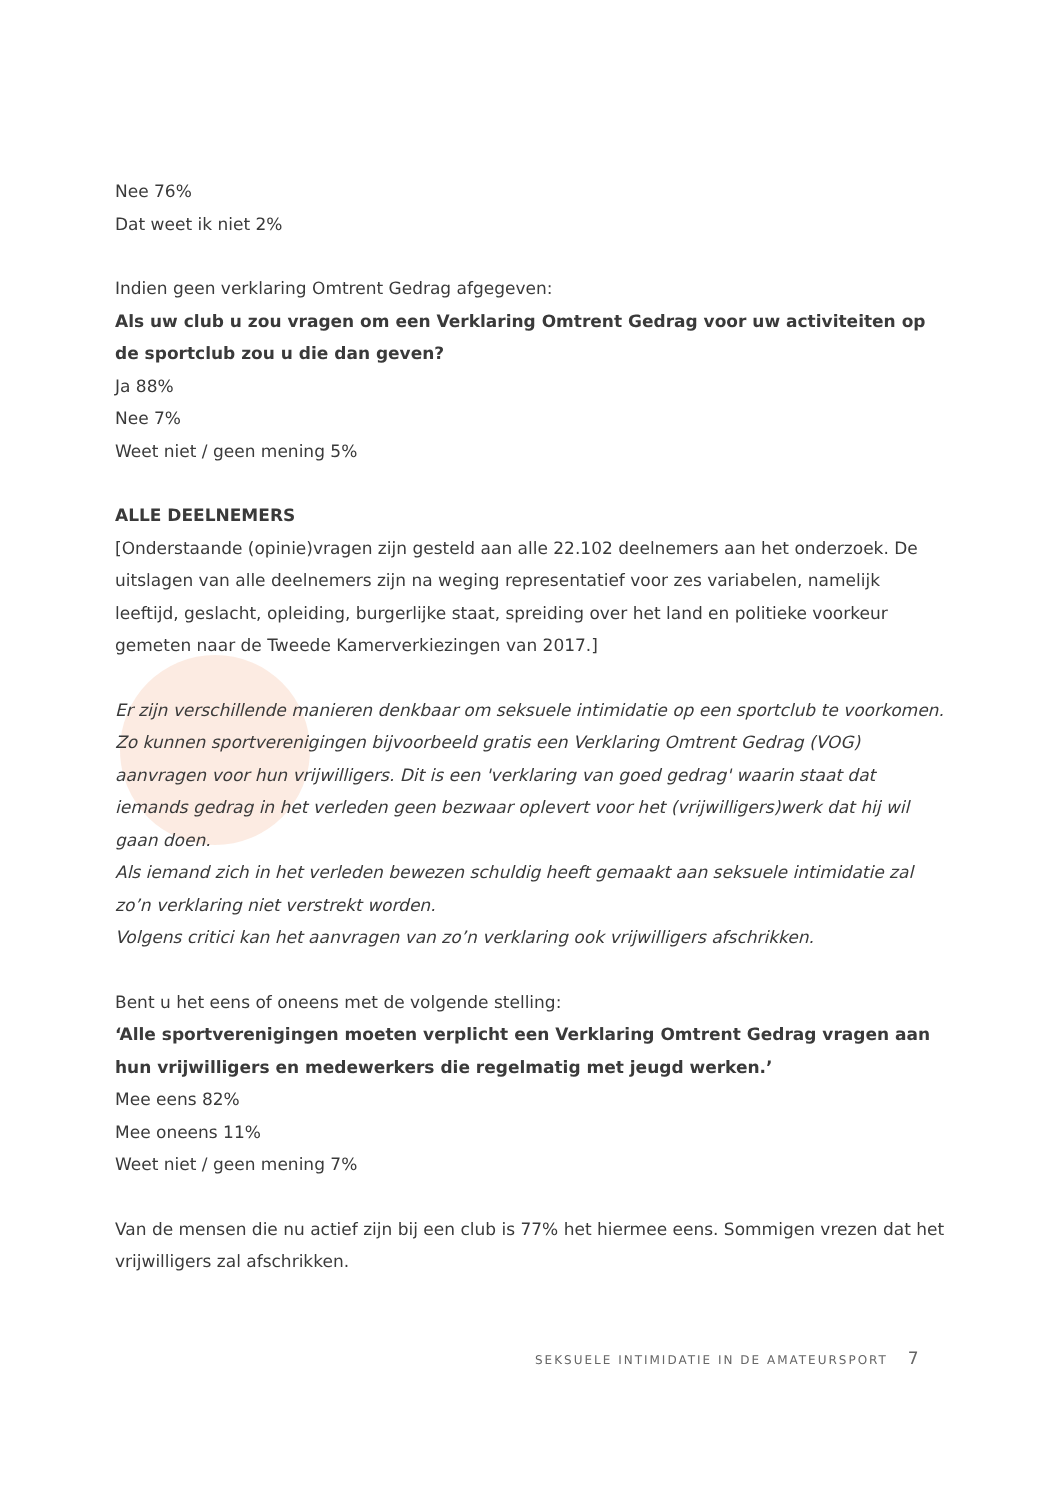Nee 76%
Dat weet ik niet 2%
Indien geen verklaring Omtrent Gedrag afgegeven:
Als uw club u zou vragen om een Verklaring Omtrent Gedrag voor uw activiteiten op de sportclub zou u die dan geven?
Ja 88%
Nee 7%
Weet niet / geen mening 5%
ALLE DEELNEMERS
[Onderstaande (opinie)vragen zijn gesteld aan alle 22.102 deelnemers aan het onderzoek. De uitslagen van alle deelnemers zijn na weging representatief voor zes variabelen, namelijk leeftijd, geslacht, opleiding, burgerlijke staat, spreiding over het land en politieke voorkeur gemeten naar de Tweede Kamerverkiezingen van 2017.]
Er zijn verschillende manieren denkbaar om seksuele intimidatie op een sportclub te voorkomen.
Zo kunnen sportverenigingen bijvoorbeeld gratis een Verklaring Omtrent Gedrag (VOG) aanvragen voor hun vrijwilligers. Dit is een 'verklaring van goed gedrag' waarin staat dat iemands gedrag in het verleden geen bezwaar oplevert voor het (vrijwilligers)werk dat hij wil gaan doen.
Als iemand zich in het verleden bewezen schuldig heeft gemaakt aan seksuele intimidatie zal zo’n verklaring niet verstrekt worden.
Volgens critici kan het aanvragen van zo’n verklaring ook vrijwilligers afschrikken.
Bent u het eens of oneens met de volgende stelling:
‘Alle sportverenigingen moeten verplicht een Verklaring Omtrent Gedrag vragen aan hun vrijwilligers en medewerkers die regelmatig met jeugd werken.’
Mee eens 82%
Mee oneens 11%
Weet niet / geen mening 7%
Van de mensen die nu actief zijn bij een club is 77% het hiermee eens. Sommigen vrezen dat het vrijwilligers zal afschrikken.
SEKSUELE INTIMIDATIE IN DE AMATEURSPORT 7